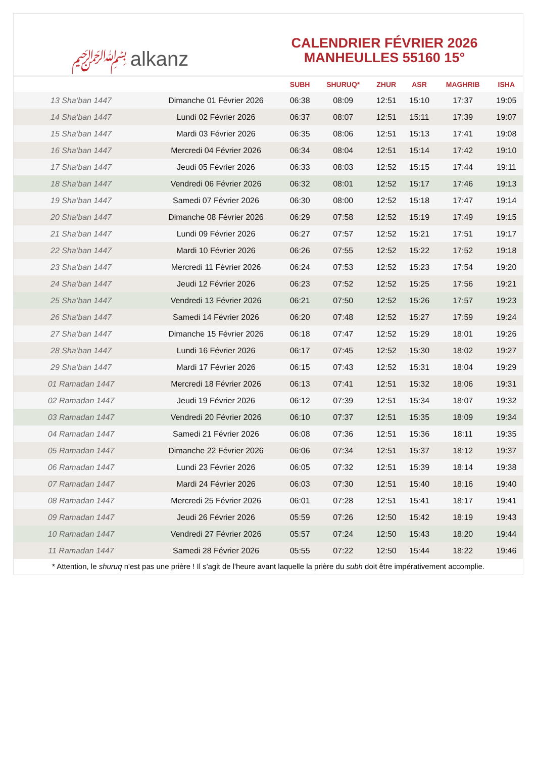﷽ alkanz
CALENDRIER FÉVRIER 2026
MANHEULLES 55160 15°
| | | SUBH | SHURUQ* | ZHUR | ASR | MAGHRIB | ISHA |
| --- | --- | --- | --- | --- | --- | --- | --- |
| 13 Sha‘ban 1447 | Dimanche 01 Février 2026 | 06:38 | 08:09 | 12:51 | 15:10 | 17:37 | 19:05 |
| 14 Sha‘ban 1447 | Lundi 02 Février 2026 | 06:37 | 08:07 | 12:51 | 15:11 | 17:39 | 19:07 |
| 15 Sha‘ban 1447 | Mardi 03 Février 2026 | 06:35 | 08:06 | 12:51 | 15:13 | 17:41 | 19:08 |
| 16 Sha‘ban 1447 | Mercredi 04 Février 2026 | 06:34 | 08:04 | 12:51 | 15:14 | 17:42 | 19:10 |
| 17 Sha‘ban 1447 | Jeudi 05 Février 2026 | 06:33 | 08:03 | 12:52 | 15:15 | 17:44 | 19:11 |
| 18 Sha‘ban 1447 | Vendredi 06 Février 2026 | 06:32 | 08:01 | 12:52 | 15:17 | 17:46 | 19:13 |
| 19 Sha‘ban 1447 | Samedi 07 Février 2026 | 06:30 | 08:00 | 12:52 | 15:18 | 17:47 | 19:14 |
| 20 Sha‘ban 1447 | Dimanche 08 Février 2026 | 06:29 | 07:58 | 12:52 | 15:19 | 17:49 | 19:15 |
| 21 Sha‘ban 1447 | Lundi 09 Février 2026 | 06:27 | 07:57 | 12:52 | 15:21 | 17:51 | 19:17 |
| 22 Sha‘ban 1447 | Mardi 10 Février 2026 | 06:26 | 07:55 | 12:52 | 15:22 | 17:52 | 19:18 |
| 23 Sha‘ban 1447 | Mercredi 11 Février 2026 | 06:24 | 07:53 | 12:52 | 15:23 | 17:54 | 19:20 |
| 24 Sha‘ban 1447 | Jeudi 12 Février 2026 | 06:23 | 07:52 | 12:52 | 15:25 | 17:56 | 19:21 |
| 25 Sha‘ban 1447 | Vendredi 13 Février 2026 | 06:21 | 07:50 | 12:52 | 15:26 | 17:57 | 19:23 |
| 26 Sha‘ban 1447 | Samedi 14 Février 2026 | 06:20 | 07:48 | 12:52 | 15:27 | 17:59 | 19:24 |
| 27 Sha‘ban 1447 | Dimanche 15 Février 2026 | 06:18 | 07:47 | 12:52 | 15:29 | 18:01 | 19:26 |
| 28 Sha‘ban 1447 | Lundi 16 Février 2026 | 06:17 | 07:45 | 12:52 | 15:30 | 18:02 | 19:27 |
| 29 Sha‘ban 1447 | Mardi 17 Février 2026 | 06:15 | 07:43 | 12:52 | 15:31 | 18:04 | 19:29 |
| 01 Ramadan 1447 | Mercredi 18 Février 2026 | 06:13 | 07:41 | 12:51 | 15:32 | 18:06 | 19:31 |
| 02 Ramadan 1447 | Jeudi 19 Février 2026 | 06:12 | 07:39 | 12:51 | 15:34 | 18:07 | 19:32 |
| 03 Ramadan 1447 | Vendredi 20 Février 2026 | 06:10 | 07:37 | 12:51 | 15:35 | 18:09 | 19:34 |
| 04 Ramadan 1447 | Samedi 21 Février 2026 | 06:08 | 07:36 | 12:51 | 15:36 | 18:11 | 19:35 |
| 05 Ramadan 1447 | Dimanche 22 Février 2026 | 06:06 | 07:34 | 12:51 | 15:37 | 18:12 | 19:37 |
| 06 Ramadan 1447 | Lundi 23 Février 2026 | 06:05 | 07:32 | 12:51 | 15:39 | 18:14 | 19:38 |
| 07 Ramadan 1447 | Mardi 24 Février 2026 | 06:03 | 07:30 | 12:51 | 15:40 | 18:16 | 19:40 |
| 08 Ramadan 1447 | Mercredi 25 Février 2026 | 06:01 | 07:28 | 12:51 | 15:41 | 18:17 | 19:41 |
| 09 Ramadan 1447 | Jeudi 26 Février 2026 | 05:59 | 07:26 | 12:50 | 15:42 | 18:19 | 19:43 |
| 10 Ramadan 1447 | Vendredi 27 Février 2026 | 05:57 | 07:24 | 12:50 | 15:43 | 18:20 | 19:44 |
| 11 Ramadan 1447 | Samedi 28 Février 2026 | 05:55 | 07:22 | 12:50 | 15:44 | 18:22 | 19:46 |
* Attention, le shuruq n'est pas une prière ! Il s'agit de l'heure avant laquelle la prière du subh doit être impérativement accomplie.